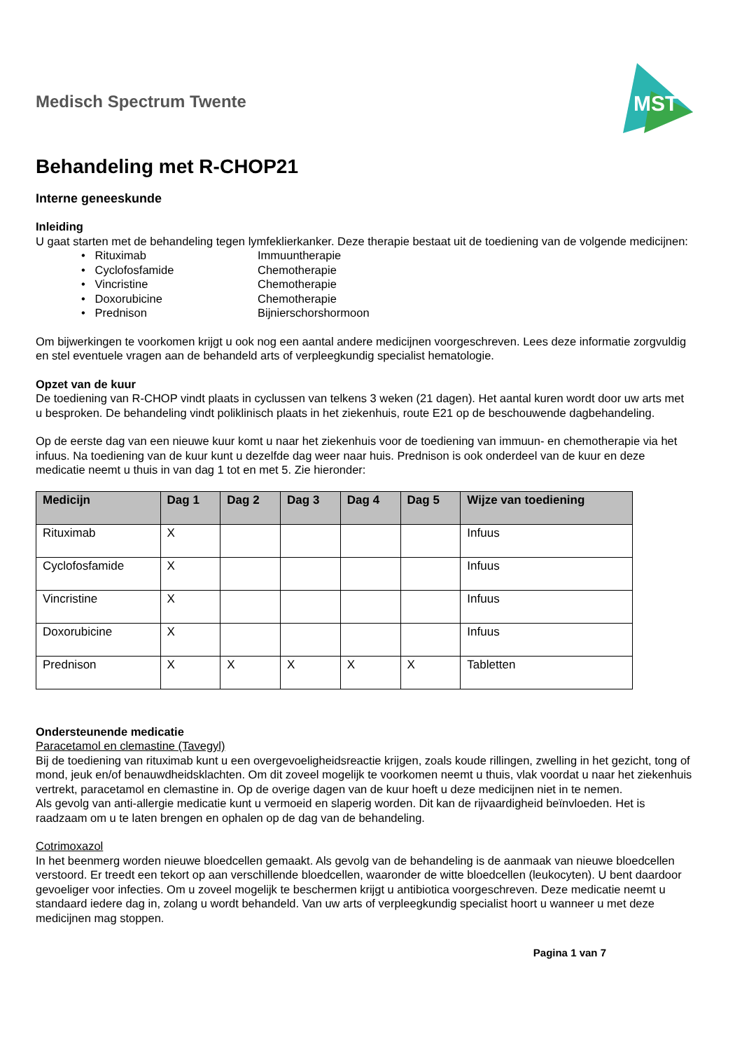Medisch Spectrum Twente
MST
Behandeling met R-CHOP21
Interne geneeskunde
Inleiding
U gaat starten met de behandeling tegen lymfeklierkanker. Deze therapie bestaat uit de toediening van de volgende medicijnen:
• Rituximab Immuuntherapie
• Cyclofosfamide Chemotherapie
• Vincristine Chemotherapie
• Doxorubicine Chemotherapie
• Prednison Bijnierschorshormoon
Om bijwerkingen te voorkomen krijgt u ook nog een aantal andere medicijnen voorgeschreven. Lees deze informatie zorgvuldig en stel eventuele vragen aan de behandeld arts of verpleegkundig specialist hematologie.
Opzet van de kuur
De toediening van R-CHOP vindt plaats in cyclussen van telkens 3 weken (21 dagen). Het aantal kuren wordt door uw arts met u besproken. De behandeling vindt poliklinisch plaats in het ziekenhuis, route E21 op de beschouwende dagbehandeling.
Op de eerste dag van een nieuwe kuur komt u naar het ziekenhuis voor de toediening van immuun- en chemotherapie via het infuus. Na toediening van de kuur kunt u dezelfde dag weer naar huis. Prednison is ook onderdeel van de kuur en deze medicatie neemt u thuis in van dag 1 tot en met 5. Zie hieronder:
| Medicijn | Dag 1 | Dag 2 | Dag 3 | Dag 4 | Dag 5 | Wijze van toediening |
| --- | --- | --- | --- | --- | --- | --- |
| Rituximab | X | | | | | Infuus |
| Cyclofosfamide | X | | | | | Infuus |
| Vincristine | X | | | | | Infuus |
| Doxorubicine | X | | | | | Infuus |
| Prednison | X | X | X | X | X | Tabletten |
Ondersteunende medicatie
Paracetamol en clemastine (Tavegyl)
Bij de toediening van rituximab kunt u een overgevoeligheidsreactie krijgen, zoals koude rillingen, zwelling in het gezicht, tong of mond, jeuk en/of benauwdheidsklachten. Om dit zoveel mogelijk te voorkomen neemt u thuis, vlak voordat u naar het ziekenhuis vertrekt, paracetamol en clemastine in. Op de overige dagen van de kuur hoeft u deze medicijnen niet in te nemen.
Als gevolg van anti-allergie medicatie kunt u vermoeid en slaperig worden. Dit kan de rijvaardigheid beïnvloeden. Het is raadzaam om u te laten brengen en ophalen op de dag van de behandeling.
Cotrimoxazol
In het beenmerg worden nieuwe bloedcellen gemaakt. Als gevolg van de behandeling is de aanmaak van nieuwe bloedcellen verstoord. Er treedt een tekort op aan verschillende bloedcellen, waaronder de witte bloedcellen (leukocyten). U bent daardoor gevoeliger voor infecties. Om u zoveel mogelijk te beschermen krijgt u antibiotica voorgeschreven. Deze medicatie neemt u standaard iedere dag in, zolang u wordt behandeld. Van uw arts of verpleegkundig specialist hoort u wanneer u met deze medicijnen mag stoppen.
Pagina 1 van 7